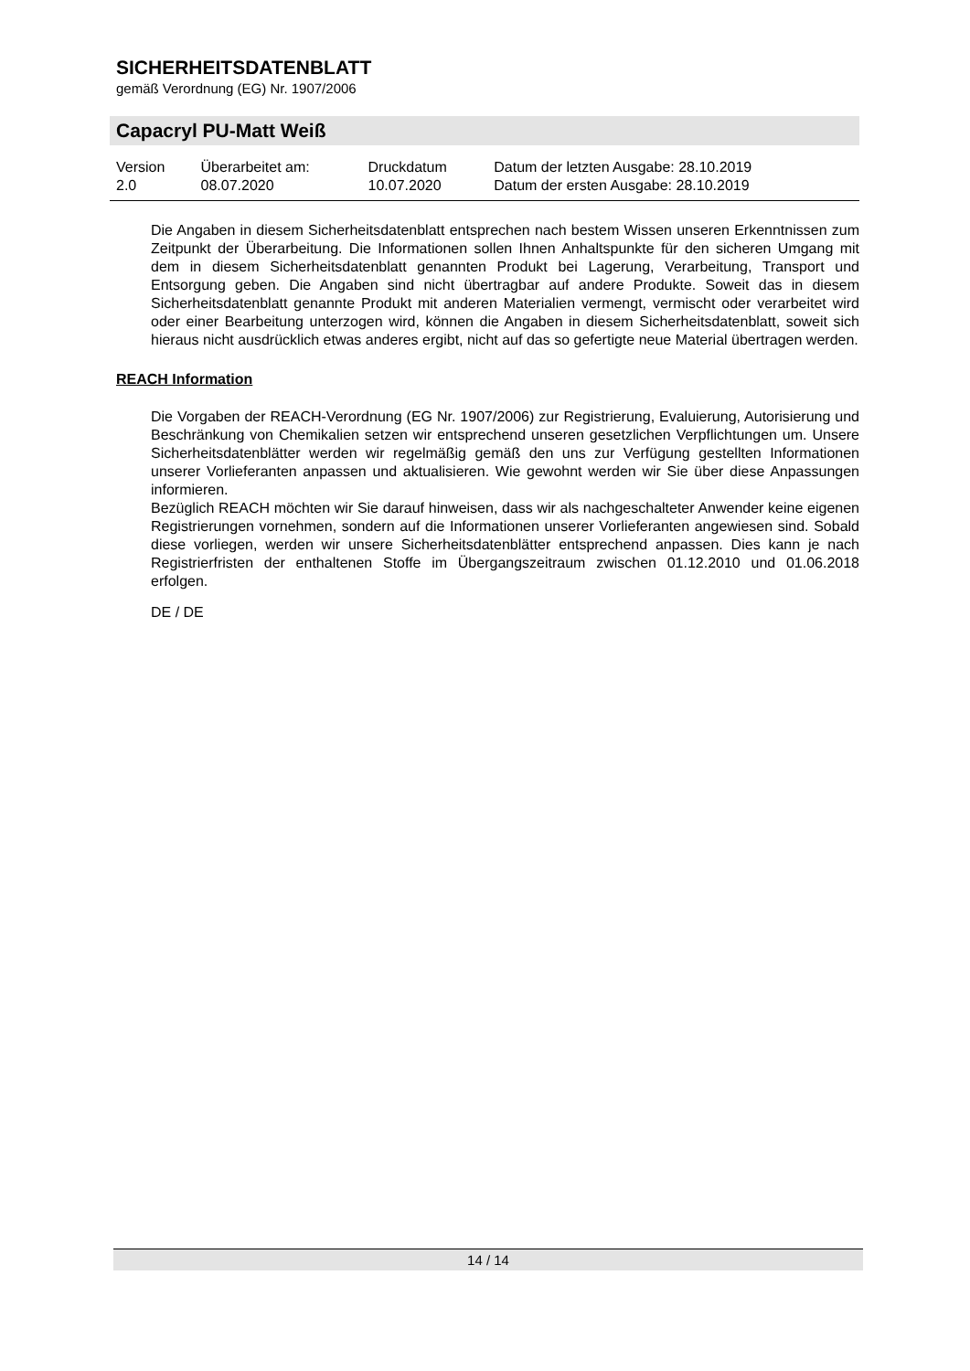SICHERHEITSDATENBLATT
gemäß Verordnung (EG) Nr. 1907/2006
Capacryl PU-Matt Weiß
| Version 2.0 | Überarbeitet am: 08.07.2020 | Druckdatum 10.07.2020 | Datum der letzten Ausgabe: 28.10.2019 Datum der ersten Ausgabe: 28.10.2019 |
Die Angaben in diesem Sicherheitsdatenblatt entsprechen nach bestem Wissen unseren Erkenntnissen zum Zeitpunkt der Überarbeitung. Die Informationen sollen Ihnen Anhaltspunkte für den sicheren Umgang mit dem in diesem Sicherheitsdatenblatt genannten Produkt bei Lagerung, Verarbeitung, Transport und Entsorgung geben. Die Angaben sind nicht übertragbar auf andere Produkte. Soweit das in diesem Sicherheitsdatenblatt genannte Produkt mit anderen Materialien vermengt, vermischt oder verarbeitet wird oder einer Bearbeitung unterzogen wird, können die Angaben in diesem Sicherheitsdatenblatt, soweit sich hieraus nicht ausdrücklich etwas anderes ergibt, nicht auf das so gefertigte neue Material übertragen werden.
REACH Information
Die Vorgaben der REACH-Verordnung (EG Nr. 1907/2006) zur Registrierung, Evaluierung, Autorisierung und Beschränkung von Chemikalien setzen wir entsprechend unseren gesetzlichen Verpflichtungen um. Unsere Sicherheitsdatenblätter werden wir regelmäßig gemäß den uns zur Verfügung gestellten Informationen unserer Vorlieferanten anpassen und aktualisieren. Wie gewohnt werden wir Sie über diese Anpassungen informieren.
Bezüglich REACH möchten wir Sie darauf hinweisen, dass wir als nachgeschalteter Anwender keine eigenen Registrierungen vornehmen, sondern auf die Informationen unserer Vorlieferanten angewiesen sind. Sobald diese vorliegen, werden wir unsere Sicherheitsdatenblätter entsprechend anpassen. Dies kann je nach Registrierfristen der enthaltenen Stoffe im Übergangszeitraum zwischen 01.12.2010 und 01.06.2018 erfolgen.
DE / DE
14 / 14